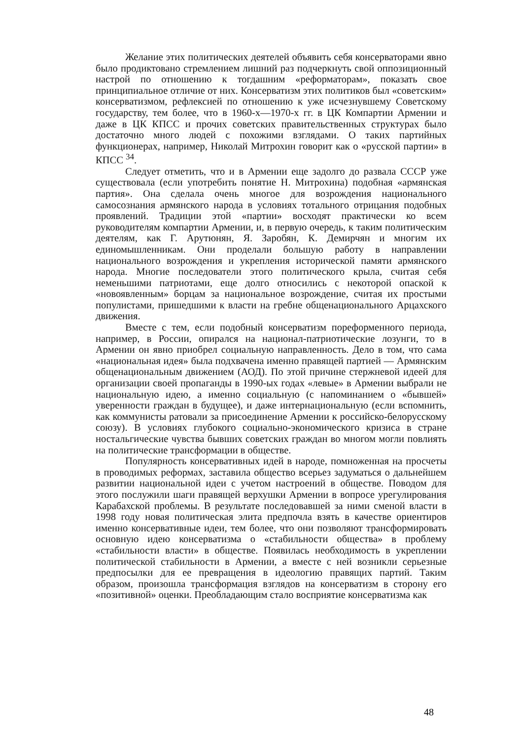Желание этих политических деятелей объявить себя консерваторами явно было продиктовано стремлением лишний раз подчеркнуть свой оппозиционный настрой по отношению к тогдашним «реформаторам», показать свое принципиальное отличие от них. Консерватизм этих политиков был «советским» консерватизмом, рефлексией по отношению к уже исчезнувшему Советскому государству, тем более, что в 1960-х—1970-х гг. в ЦК Компартии Армении и даже в ЦК КПСС и прочих советских правительственных структурах было достаточно много людей с похожими взглядами. О таких партийных функционерах, например, Николай Митрохин говорит как о «русской партии» в КПСС <sup>34</sup>.
Следует отметить, что и в Армении еще задолго до развала СССР уже существовала (если употребить понятие Н. Митрохина) подобная «армянская партия». Она сделала очень многое для возрождения национального самосознания армянского народа в условиях тотального отрицания подобных проявлений. Традиции этой «партии» восходят практически ко всем руководителям компартии Армении, и, в первую очередь, к таким политическим деятелям, как Г. Арутюнян, Я. Заробян, К. Демирчян и многим их единомышленникам. Они проделали большую работу в направлении национального возрождения и укрепления исторической памяти армянского народа. Многие последователи этого политического крыла, считая себя неменьшими патриотами, еще долго относились с некоторой опаской к «новоявленным» борцам за национальное возрождение, считая их простыми популистами, пришедшими к власти на гребне общенационального Арцахского движения.
Вместе с тем, если подобный консерватизм пореформенного периода, например, в России, опирался на национал-патриотические лозунги, то в Армении он явно приобрел социальную направленность. Дело в том, что сама «национальная идея» была подхвачена именно правящей партией — Армянским общенациональным движением (АОД). По этой причине стержневой идеей для организации своей пропаганды в 1990-ых годах «левые» в Армении выбрали не национальную идею, а именно социальную (с напоминанием о «бывшей» уверенности граждан в будущее), и даже интернациональную (если вспомнить, как коммунисты ратовали за присоединение Армении к российско-белорусскому союзу). В условиях глубокого социально-экономического кризиса в стране ностальгические чувства бывших советских граждан во многом могли повлиять на политические трансформации в обществе.
Популярность консервативных идей в народе, помноженная на просчеты в проводимых реформах, заставила общество всерьез задуматься о дальнейшем развитии национальной идеи с учетом настроений в обществе. Поводом для этого послужили шаги правящей верхушки Армении в вопросе урегулирования Карабахской проблемы. В результате последовавшей за ними сменой власти в 1998 году новая политическая элита предпочла взять в качестве ориентиров именно консервативные идеи, тем более, что они позволяют трансформировать основную идею консерватизма о «стабильности общества» в проблему «стабильности власти» в обществе. Появилась необходимость в укреплении политической стабильности в Армении, а вместе с ней возникли серьезные предпосылки для ее превращения в идеологию правящих партий. Таким образом, произошла трансформация взглядов на консерватизм в сторону его «позитивной» оценки. Преобладающим стало восприятие консерватизма как
48